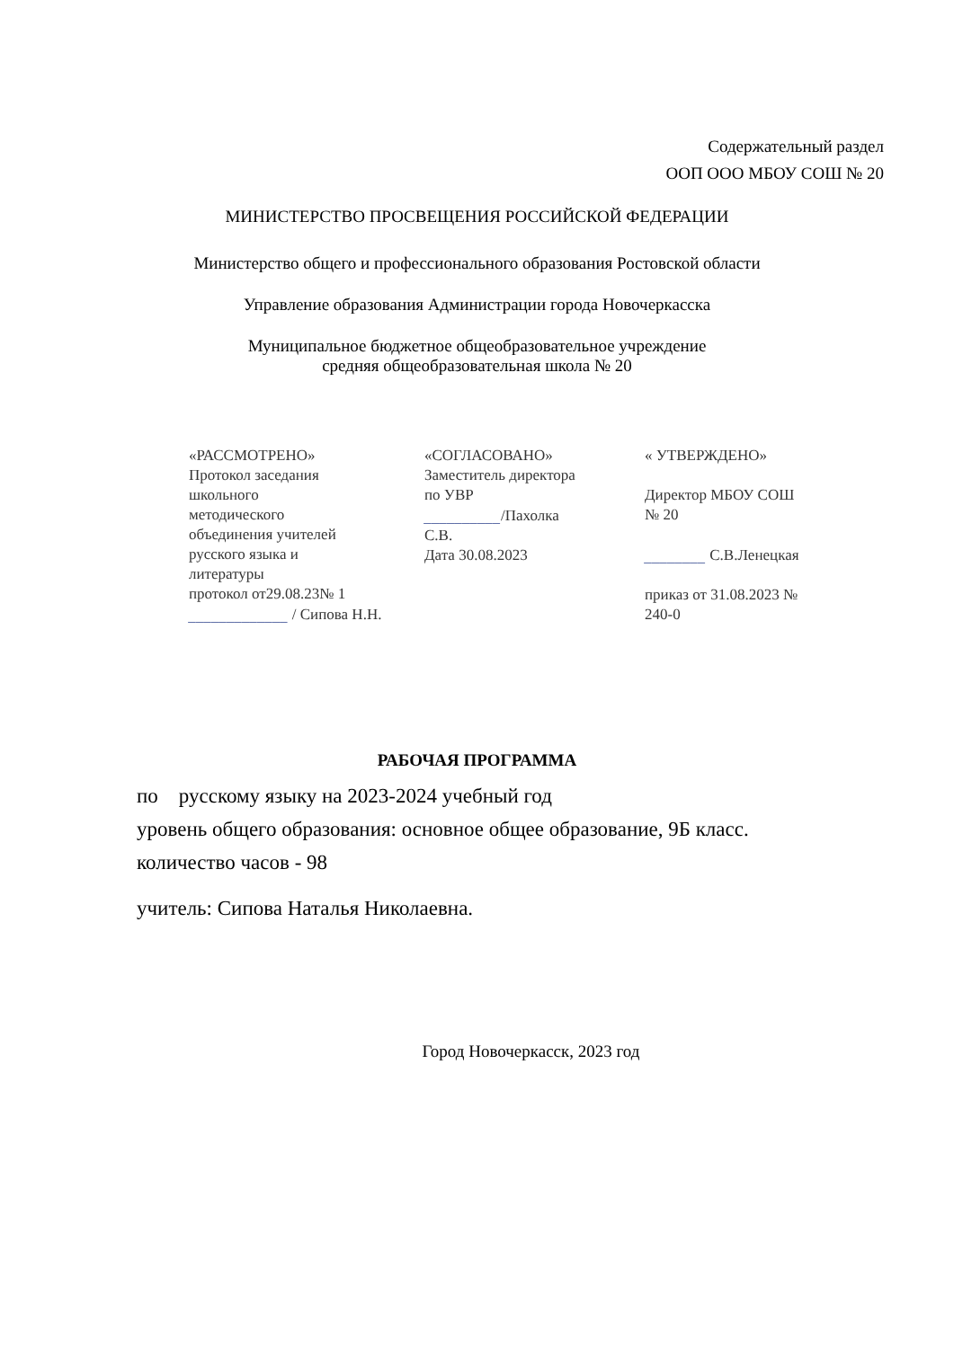Содержательный раздел
ООП ООО МБОУ СОШ № 20
МИНИСТЕРСТВО ПРОСВЕЩЕНИЯ РОССИЙСКОЙ ФЕДЕРАЦИИ
Министерство общего и профессионального образования Ростовской области
Управление образования Администрации города Новочеркасска
Муниципальное бюджетное общеобразовательное учреждение
средняя общеобразовательная школа № 20
«РАССМОТРЕНО»
Протокол заседания
школьного
методического
объединения учителей
русского языка и
литературы
протокол от29.08.23№ 1
_____________ / Сипова Н.Н.
«СОГЛАСОВАНО»
Заместитель директора
по УВР
__________/Пахолка
С.В.
Дата 30.08.2023
« УТВЕРЖДЕНО»
Директор МБОУ СОШ
№ 20
________ С.В.Ленецкая
приказ от 31.08.2023 №
240-0
РАБОЧАЯ ПРОГРАММА
по русскому языку на 2023-2024 учебный год
уровень общего образования: основное общее образование, 9Б класс.
количество часов - 98
учитель: Сипова Наталья Николаевна.
Город Новочеркасск, 2023 год